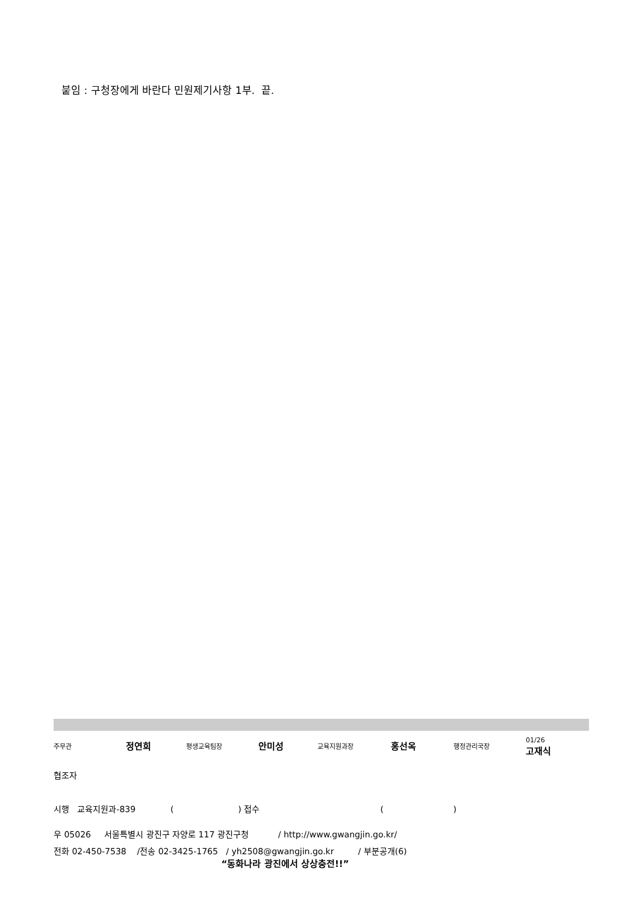붙임 : 구청장에게 바란다 민원제기사항 1부. 끝.
주무관 정연희 평생교육팀장 안미성 교육지원과장 홍선옥 행정관리국장 01/26
고재식
협조자
시행 교육지원과-839 ( ) 접수 ( )
우 05026 서울특별시 광진구 자양로 117 광진구청 / http://www.gwangjin.go.kr/
전화 02-450-7538 /전송 02-3425-1765 / yh2508@gwangjin.go.kr / 부분공개(6)
“동화나라 광진에서 상상충전!!”